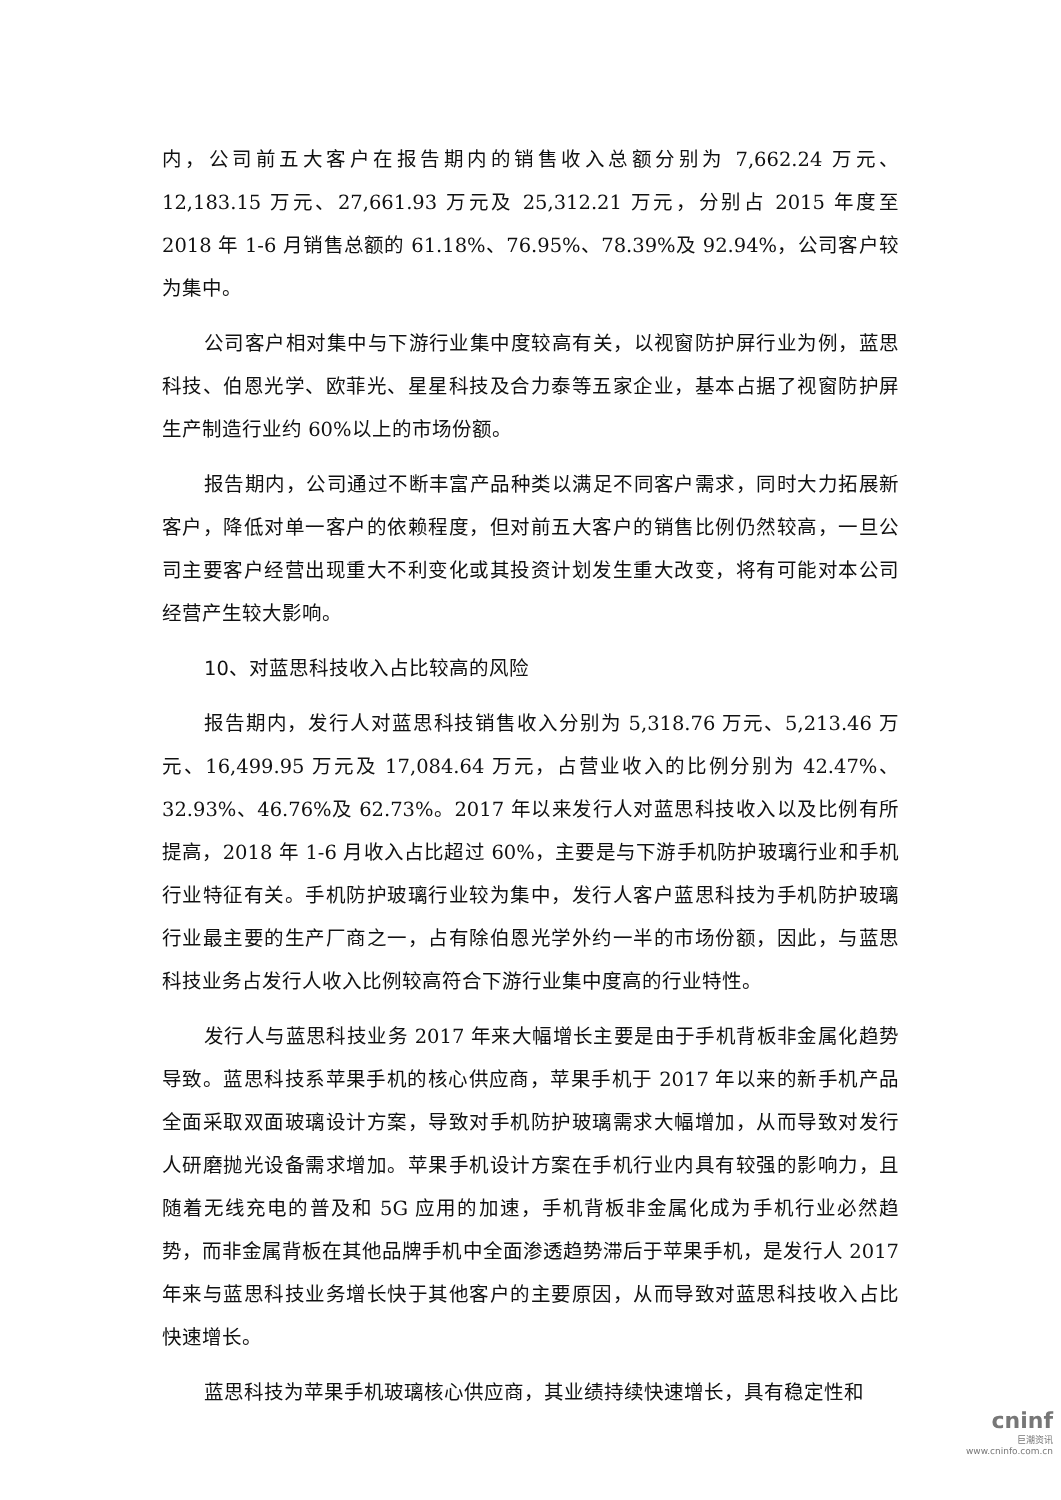内，公司前五大客户在报告期内的销售收入总额分别为 7,662.24 万元、12,183.15 万元、27,661.93 万元及 25,312.21 万元，分别占 2015 年度至 2018 年 1-6 月销售总额的 61.18%、76.95%、78.39%及 92.94%，公司客户较为集中。
公司客户相对集中与下游行业集中度较高有关，以视窗防护屏行业为例，蓝思科技、伯恩光学、欧菲光、星星科技及合力泰等五家企业，基本占据了视窗防护屏生产制造行业约 60%以上的市场份额。
报告期内，公司通过不断丰富产品种类以满足不同客户需求，同时大力拓展新客户，降低对单一客户的依赖程度，但对前五大客户的销售比例仍然较高，一旦公司主要客户经营出现重大不利变化或其投资计划发生重大改变，将有可能对本公司经营产生较大影响。
10、对蓝思科技收入占比较高的风险
报告期内，发行人对蓝思科技销售收入分别为 5,318.76 万元、5,213.46 万元、16,499.95 万元及 17,084.64 万元，占营业收入的比例分别为 42.47%、32.93%、46.76%及 62.73%。2017 年以来发行人对蓝思科技收入以及比例有所提高，2018 年 1-6 月收入占比超过 60%，主要是与下游手机防护玻璃行业和手机行业特征有关。手机防护玻璃行业较为集中，发行人客户蓝思科技为手机防护玻璃行业最主要的生产厂商之一，占有除伯恩光学外约一半的市场份额，因此，与蓝思科技业务占发行人收入比例较高符合下游行业集中度高的行业特性。
发行人与蓝思科技业务 2017 年来大幅增长主要是由于手机背板非金属化趋势导致。蓝思科技系苹果手机的核心供应商，苹果手机于 2017 年以来的新手机产品全面采取双面玻璃设计方案，导致对手机防护玻璃需求大幅增加，从而导致对发行人研磨抛光设备需求增加。苹果手机设计方案在手机行业内具有较强的影响力，且随着无线充电的普及和 5G 应用的加速，手机背板非金属化成为手机行业必然趋势，而非金属背板在其他品牌手机中全面渗透趋势滞后于苹果手机，是发行人 2017 年来与蓝思科技业务增长快于其他客户的主要原因，从而导致对蓝思科技收入占比快速增长。
蓝思科技为苹果手机玻璃核心供应商，其业绩持续快速增长，具有稳定性和
cninf
巨潮资讯
www.cninfo.com.cn